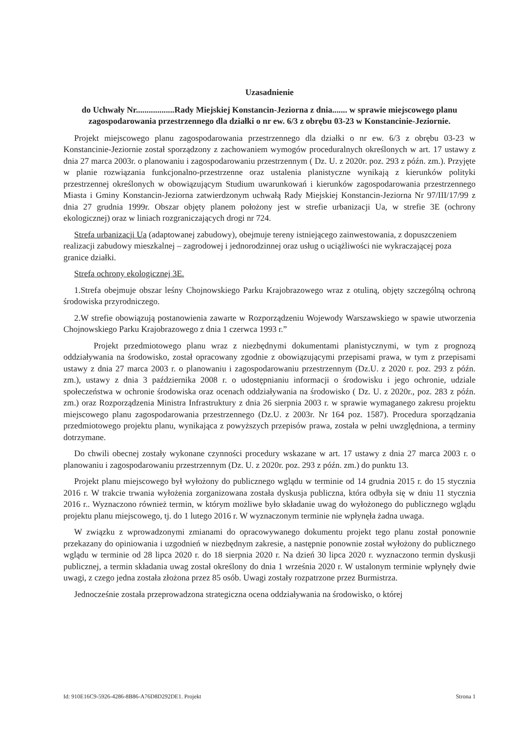Uzasadnienie
do Uchwały Nr..................Rady Miejskiej Konstancin-Jeziorna z dnia....... w sprawie miejscowego planu zagospodarowania przestrzennego dla działki o nr ew. 6/3 z obrębu 03-23 w Konstancinie-Jeziornie.
Projekt miejscowego planu zagospodarowania przestrzennego dla działki o nr ew. 6/3 z obrębu 03-23 w Konstancinie-Jeziornie został sporządzony z zachowaniem wymogów proceduralnych określonych w art. 17 ustawy z dnia 27 marca 2003r. o planowaniu i zagospodarowaniu przestrzennym ( Dz. U. z 2020r. poz. 293 z późn. zm.). Przyjęte w planie rozwiązania funkcjonalno-przestrzenne oraz ustalenia planistyczne wynikają z kierunków polityki przestrzennej określonych w obowiązującym Studium uwarunkowań i kierunków zagospodarowania przestrzennego Miasta i Gminy Konstancin-Jeziorna zatwierdzonym uchwałą Rady Miejskiej Konstancin-Jeziorna Nr 97/III/17/99 z dnia 27 grudnia 1999r. Obszar objęty planem położony jest w strefie urbanizacji Ua, w strefie 3E (ochrony ekologicznej) oraz w liniach rozgraniczających drogi nr 724.
Strefa urbanizacji Ua (adaptowanej zabudowy), obejmuje tereny istniejącego zainwestowania, z dopuszczeniem realizacji zabudowy mieszkalnej – zagrodowej i jednorodzinnej oraz usług o uciążliwości nie wykraczającej poza granice działki.
Strefa ochrony ekologicznej 3E.
1.Strefa obejmuje obszar leśny Chojnowskiego Parku Krajobrazowego wraz z otuliną, objęty szczególną ochroną środowiska przyrodniczego.
2.W strefie obowiązują postanowienia zawarte w Rozporządzeniu Wojewody Warszawskiego w spawie utworzenia Chojnowskiego Parku Krajobrazowego z dnia 1 czerwca 1993 r.”
Projekt przedmiotowego planu wraz z niezbędnymi dokumentami planistycznymi, w tym z prognozą oddziaływania na środowisko, został opracowany zgodnie z obowiązującymi przepisami prawa, w tym z przepisami ustawy z dnia 27 marca 2003 r. o planowaniu i zagospodarowaniu przestrzennym (Dz.U. z 2020 r. poz. 293 z późn. zm.), ustawy z dnia 3 października 2008 r. o udostępnianiu informacji o środowisku i jego ochronie, udziale społeczeństwa w ochronie środowiska oraz ocenach oddziaływania na środowisko ( Dz. U. z 2020r., poz. 283 z późn. zm.) oraz Rozporządzenia Ministra Infrastruktury z dnia 26 sierpnia 2003 r. w sprawie wymaganego zakresu projektu miejscowego planu zagospodarowania przestrzennego (Dz.U. z 2003r. Nr 164 poz. 1587). Procedura sporządzania przedmiotowego projektu planu, wynikająca z powyższych przepisów prawa, została w pełni uwzględniona, a terminy dotrzymane.
Do chwili obecnej zostały wykonane czynności procedury wskazane w art. 17 ustawy z dnia 27 marca 2003 r. o planowaniu i zagospodarowaniu przestrzennym (Dz. U. z 2020r. poz. 293 z późn. zm.) do punktu 13.
Projekt planu miejscowego był wyłożony do publicznego wglądu w terminie od 14 grudnia 2015 r. do 15 stycznia 2016 r. W trakcie trwania wyłożenia zorganizowana została dyskusja publiczna, która odbyła się w dniu 11 stycznia 2016 r.. Wyznaczono również termin, w którym możliwe było składanie uwag do wyłożonego do publicznego wglądu projektu planu miejscowego, tj. do 1 lutego 2016 r. W wyznaczonym terminie nie wpłynęła żadna uwaga.
W związku z wprowadzonymi zmianami do opracowywanego dokumentu projekt tego planu został ponownie przekazany do opiniowania i uzgodnień w niezbędnym zakresie, a następnie ponownie został wyłożony do publicznego wglądu w terminie od 28 lipca 2020 r. do 18 sierpnia 2020 r. Na dzień 30 lipca 2020 r. wyznaczono termin dyskusji publicznej, a termin składania uwag został określony do dnia 1 września 2020 r. W ustalonym terminie wpłynęły dwie uwagi, z czego jedna została złożona przez 85 osób. Uwagi zostały rozpatrzone przez Burmistrza.
Jednocześnie została przeprowadzona strategiczna ocena oddziaływania na środowisko, o której
Id: 910E16C9-5926-4286-8B86-A76D8D292DE1. Projekt Strona 1